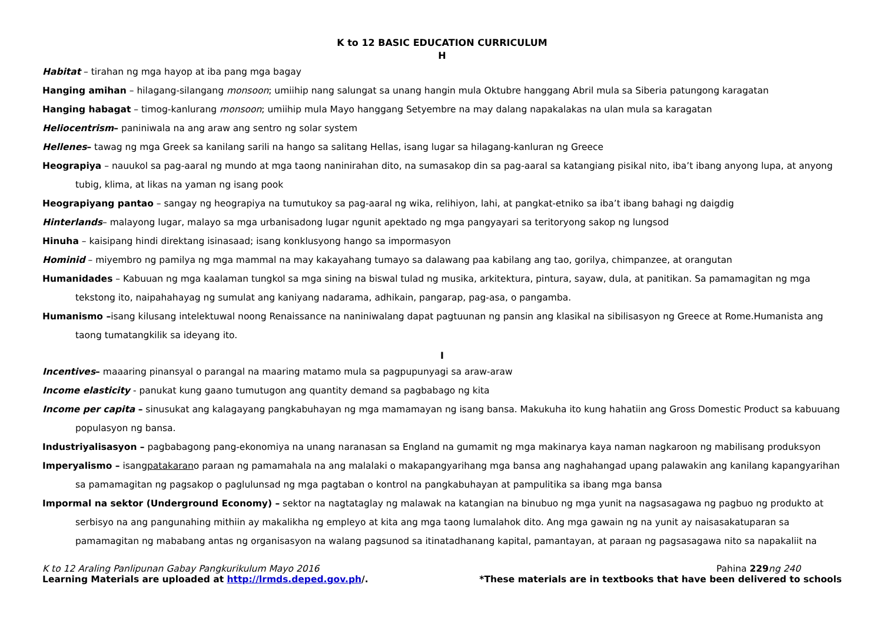K to 12 BASIC EDUCATION CURRICULUM
H
Habitat – tirahan ng mga hayop at iba pang mga bagay
Hanging amihan – hilagang-silangang monsoon; umiihip nang salungat sa unang hangin mula Oktubre hanggang Abril mula sa Siberia patungong karagatan
Hanging habagat – timog-kanlurang monsoon; umiihip mula Mayo hanggang Setyembre na may dalang napakalakas na ulan mula sa karagatan
Heliocentrism– paniniwala na ang araw ang sentro ng solar system
Hellenes– tawag ng mga Greek sa kanilang sarili na hango sa salitang Hellas, isang lugar sa hilagang-kanluran ng Greece
Heograpiya – nauukol sa pag-aaral ng mundo at mga taong naninirahan dito, na sumasakop din sa pag-aaral sa katangiang pisikal nito, iba’t ibang anyong lupa, at anyong tubig, klima, at likas na yaman ng isang pook
Heograpiyang pantao – sangay ng heograpiya na tumutukoy sa pag-aaral ng wika, relihiyon, lahi, at pangkat-etniko sa iba’t ibang bahagi ng daigdig
Hinterlands– malayong lugar, malayo sa mga urbanisadong lugar ngunit apektado ng mga pangyayari sa teritoryong sakop ng lungsod
Hinuha – kaisipang hindi direktang isinasaad; isang konklusyong hango sa impormasyon
Hominid – miyembro ng pamilya ng mga mammal na may kakayahang tumayo sa dalawang paa kabilang ang tao, gorilya, chimpanzee, at orangutan
Humanidades – Kabuuan ng mga kaalaman tungkol sa mga sining na biswal tulad ng musika, arkitektura, pintura, sayaw, dula, at panitikan. Sa pamamagitan ng mga tekstong ito, naipahahayag ng sumulat ang kaniyang nadarama, adhikain, pangarap, pag-asa, o pangamba.
Humanismo –isang kilusang intelektuwal noong Renaissance na naniniwalang dapat pagtuunan ng pansin ang klasikal na sibilisasyon ng Greece at Rome.Humanista ang taong tumatangkilik sa ideyang ito.
I
Incentives– maaaring pinansyal o parangal na maaring matamo mula sa pagpupunyagi sa araw-araw
Income elasticity - panukat kung gaano tumutugon ang quantity demand sa pagbabago ng kita
Income per capita – sinusukat ang kalagayang pangkabuhayan ng mga mamamayan ng isang bansa. Makukuha ito kung hahatiin ang Gross Domestic Product sa kabuuang populasyon ng bansa.
Industriyalisasyon – pagbabagong pang-ekonomiya na unang naranasan sa England na gumamit ng mga makinarya kaya naman nagkaroon ng mabilisang produksyon
Imperyalismo – isangpatakarano paraan ng pamamahala na ang malalaki o makapangyarihang mga bansa ang naghahangad upang palawakin ang kanilang kapangyarihan sa pamamagitan ng pagsakop o paglulunsad ng mga pagtaban o kontrol na pangkabuhayan at pampulitika sa ibang mga bansa
Impormal na sektor (Underground Economy) – sektor na nagtataglay ng malawak na katangian na binubuo ng mga yunit na nagsasagawa ng pagbuo ng produkto at serbisyo na ang pangunahing mithiin ay makalikha ng empleyo at kita ang mga taong lumalahok dito. Ang mga gawain ng na yunit ay naisasakatuparan sa pamamagitan ng mababang antas ng organisasyon na walang pagsunod sa itinatadhanang kapital, pamantayan, at paraan ng pagsasagawa nito sa napakaliit na
K to 12 Araling Panlipunan Gabay Pangkurikulum Mayo 2016 Pahina 229 ng 240
Learning Materials are uploaded at http://lrmds.deped.gov.ph/. *These materials are in textbooks that have been delivered to schools